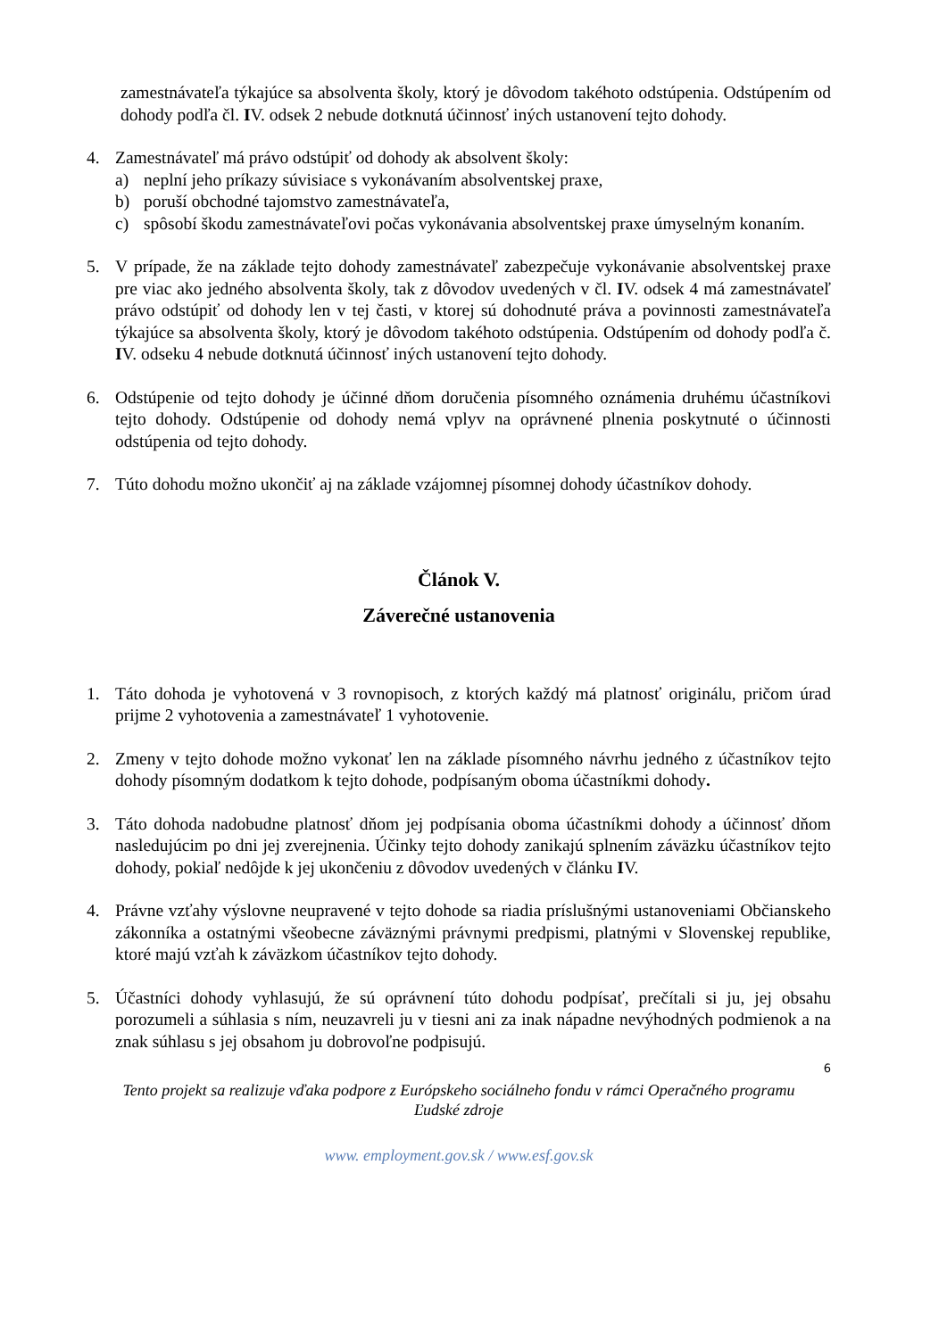zamestnávateľa týkajúce sa absolventa školy, ktorý je dôvodom takéhoto odstúpenia. Odstúpením od dohody podľa čl. IV. odsek 2 nebude dotknutá účinnosť iných ustanovení tejto dohody.
4. Zamestnávateľ má právo odstúpiť od dohody ak absolvent školy:
a) neplní jeho príkazy súvisiace s vykonávaním absolventskej praxe,
b) poruší obchodné tajomstvo zamestnávateľa,
c) spôsobí škodu zamestnávateľovi počas vykonávania absolventskej praxe úmyselným konaním.
5. V prípade, že na základe tejto dohody zamestnávateľ zabezpečuje vykonávanie absolventskej praxe pre viac ako jedného absolventa školy, tak z dôvodov uvedených v čl. IV. odsek 4 má zamestnávateľ právo odstúpiť od dohody len v tej časti, v ktorej sú dohodnuté práva a povinnosti zamestnávateľa týkajúce sa absolventa školy, ktorý je dôvodom takéhoto odstúpenia. Odstúpením od dohody podľa č. IV. odseku 4 nebude dotknutá účinnosť iných ustanovení tejto dohody.
6. Odstúpenie od tejto dohody je účinné dňom doručenia písomného oznámenia druhému účastníkovi tejto dohody. Odstúpenie od dohody nemá vplyv na oprávnené plnenia poskytnuté o účinnosti odstúpenia od tejto dohody.
7. Túto dohodu možno ukončiť aj na základe vzájomnej písomnej dohody účastníkov dohody.
Článok V.
Záverečné ustanovenia
1. Táto dohoda je vyhotovená v 3 rovnopisoch, z ktorých každý má platnosť originálu, pričom úrad prijme 2 vyhotovenia a zamestnávateľ 1 vyhotovenie.
2. Zmeny v tejto dohode možno vykonať len na základe písomného návrhu jedného z účastníkov tejto dohody písomným dodatkom k tejto dohode, podpísaným oboma účastníkmi dohody.
3. Táto dohoda nadobudne platnosť dňom jej podpísania oboma účastníkmi dohody a účinnosť dňom nasledujúcim po dni jej zverejnenia. Účinky tejto dohody zanikajú splnením záväzku účastníkov tejto dohody, pokiaľ nedôjde k jej ukončeniu z dôvodov uvedených v článku IV.
4. Právne vzťahy výslovne neupravené v tejto dohode sa riadia príslušnými ustanoveniami Občianskeho zákonníka a ostatnými všeobecne záväznými právnymi predpismi, platnými v Slovenskej republike, ktoré majú vzťah k záväzkom účastníkov tejto dohody.
5. Účastníci dohody vyhlasujú, že sú oprávnení túto dohodu podpísať, prečítali si ju, jej obsahu porozumeli a súhlasia s ním, neuzavreli ju v tiesni ani za inak nápadne nevýhodných podmienok a na znak súhlasu s jej obsahom ju dobrovoľne podpisujú.
6
Tento projekt sa realizuje vďaka podpore z Európskeho sociálneho fondu v rámci Operačného programu
Ľudské zdroje
www. employment.gov.sk / www.esf.gov.sk